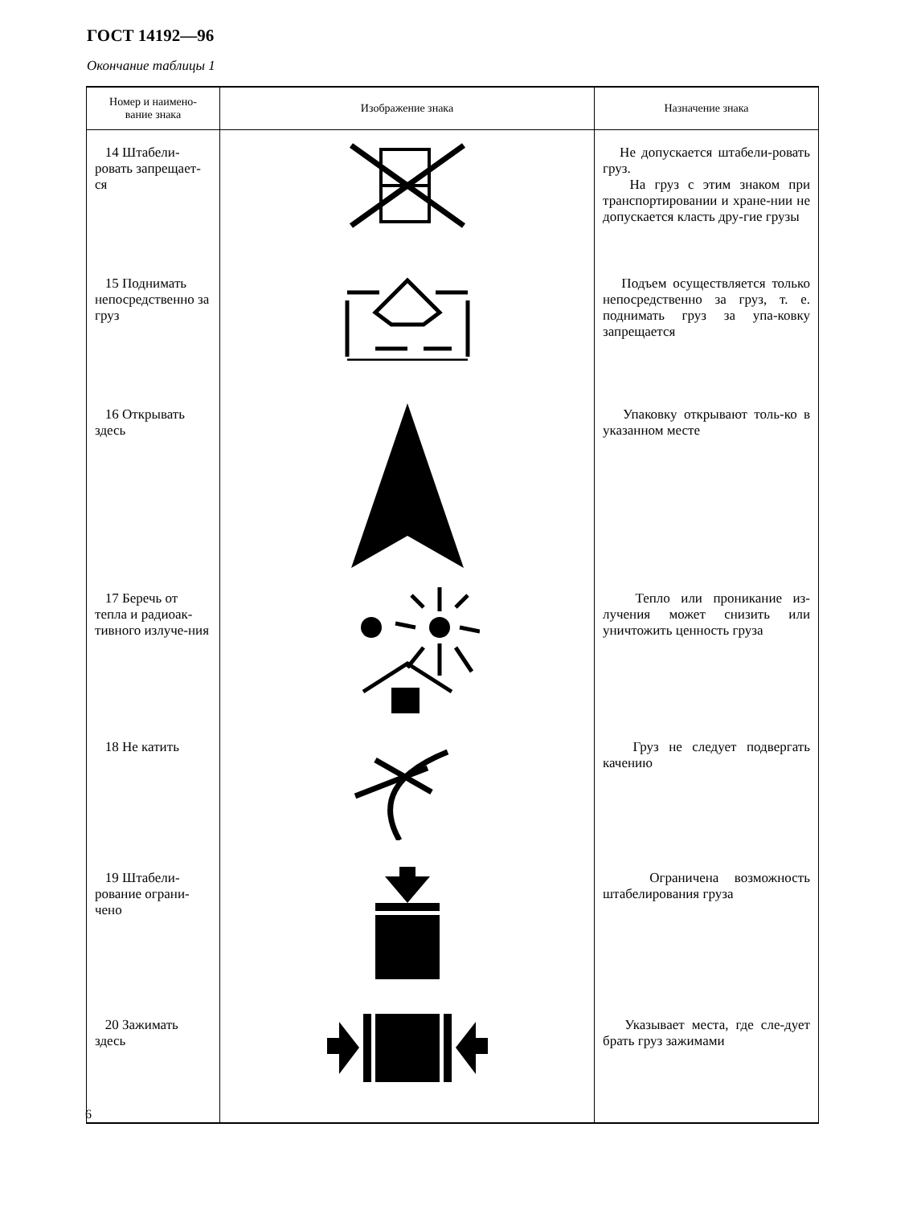ГОСТ 14192—96
Окончание таблицы 1
| Номер и наимено- вание знака | Изображение знака | Назначение знака |
| --- | --- | --- |
| 14 Штабели-ровать запрещает-ся | | Не допускается штабели-ровать груз. На груз с этим знаком при транспортировании и хране-нии не допускается класть дру-гие грузы |
| 15 Поднимать непосредственно за груз | | Подъем осуществляется только непосредственно за груз, т. е. поднимать груз за упа-ковку запрещается |
| 16 Открывать здесь | | Упаковку открывают толь-ко в указанном месте |
| 17 Беречь от тепла и радиоак-тивного излуче-ния | | Тепло или проникание из-лучения может снизить или уничтожить ценность груза |
| 18 Не катить | | Груз не следует подвергать качению |
| 19 Штабели-рование ограни-чено | | Ограничена возможность штабелирования груза |
| 20 Зажимать здесь | | Указывает места, где сле-дует брать груз зажимами |
6